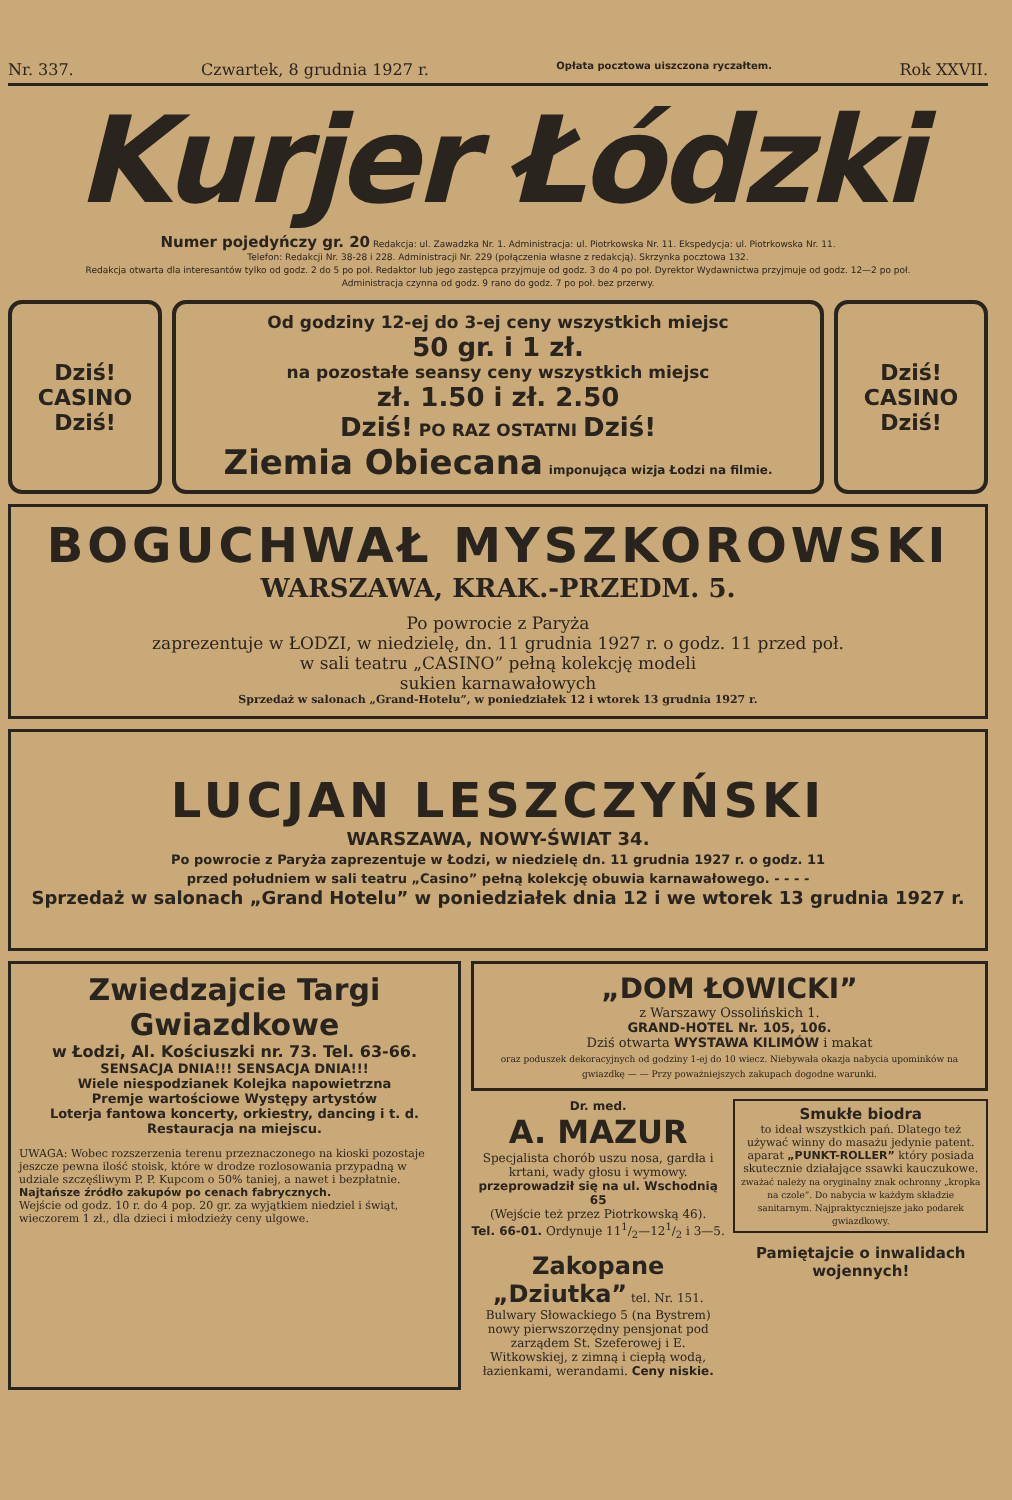Nr. 337. Czwartek, 8 grudnia 1927 r. Opłata pocztowa uiszczona ryczałtem. Rok XXVII.
Kurjer Łódzki
Numer pojedyńczy gr. 20 Redakcja: ul. Zawadzka Nr. 1. Administracja: ul. Piotrkowska Nr. 11. Ekspedycja: ul. Piotrkowska Nr. 11.
Telefon: Redakcji Nr. 38-28 i 228. Administracji Nr. 229 (połączenia własne z redakcją). Skrzynka pocztowa 132.
Redakcja otwarta dla interesantów tylko od godz. 2 do 5 po poł. Redaktor lub jego zastępca przyjmuje od godz. 3 do 4 po poł. Dyrektor Wydawnictwa przyjmuje od godz. 12—2 po poł.
Administracja czynna od godz. 9 rano do godz. 7 po poł. bez przerwy.
Dziś!
CASINO
Dziś!
Od godziny 12-ej do 3-ej ceny wszystkich miejsc
50 gr. i 1 zł.
na pozostałe seansy ceny wszystkich miejsc
zł. 1.50 i zł. 2.50
Dziś! PO RAZ OSTATNI Dziś!
Ziemia Obiecana imponująca wizja Łodzi na filmie.
Dziś!
CASINO
Dziś!
BOGUCHWAŁ MYSZKOROWSKI
WARSZAWA, KRAK.-PRZEDM. 5.
Po powrocie z Paryża
zaprezentuje w ŁODZI, w niedzielę, dn. 11 grudnia 1927 r. o godz. 11 przed poł.
w sali teatru „CASINO” pełną kolekcję modeli
sukien karnawałowych
Sprzedaż w salonach „Grand-Hotelu”, w poniedziałek 12 i wtorek 13 grudnia 1927 r.
LUCJAN LESZCZYŃSKI
WARSZAWA, NOWY-ŚWIAT 34.
Po powrocie z Paryża zaprezentuje w Łodzi, w niedzielę dn. 11 grudnia 1927 r. o godz. 11
przed południem w sali teatru „Casino” pełną kolekcję obuwia karnawałowego. - - - -
Sprzedaż w salonach „Grand Hotelu” w poniedziałek dnia 12 i we wtorek 13 grudnia 1927 r.
Zwiedzajcie Targi Gwiazdkowe
w Łodzi, Al. Kościuszki nr. 73. Tel. 63-66.
SENSACJA DNIA!!! SENSACJA DNIA!!!
Wiele niespodzianek Kolejka napowietrzna
Premje wartościowe Występy artystów
Loterja fantowa koncerty, orkiestry, dancing i t. d.
Restauracja na miejscu.
UWAGA: Wobec rozszerzenia terenu przeznaczonego na kioski pozostaje jeszcze pewna ilość stoisk, które w drodze rozlosowania przypadną w udziale szczęśliwym P. P. Kupcom o 50% taniej, a nawet i bezpłatnie.
Najtańsze źródło zakupów po cenach fabrycznych.
Wejście od godz. 10 r. do 4 pop. 20 gr. za wyjątkiem niedziel i świąt, wieczorem 1 zł., dla dzieci i młodzieży ceny ulgowe.
„DOM ŁOWICKI”
z Warszawy Ossolińskich 1.
GRAND-HOTEL Nr. 105, 106.
Dziś otwarta WYSTAWA KILIMÓW i makat
oraz poduszek dekoracyjnych od godziny 1-ej do 10 wiecz. Niebywała okazja nabycia upominków na gwiazdkę — — Przy poważniejszych zakupach dogodne warunki.
Dr. med.
A. MAZUR
Specjalista chorób uszu nosa, gardła i krtani, wady głosu i wymowy.
przeprowadził się na ul. Wschodnią 65
(Wejście też przez Piotrkowską 46).
Tel. 66-01. Ordynuje 111/2—121/2 i 3—5.
Zakopane „Dziutka” tel. Nr. 151.
Bulwary Słowackiego 5 (na Bystrem) nowy pierwszorzędny pensjonat pod zarządem St. Szeferowej i E. Witkowskiej, z zimną i ciepłą wodą, łazienkami, werandami. Ceny niskie.
Smukłe biodra
to ideał wszystkich pań. Dlatego też używać winny do masażu jedynie patent. aparat „PUNKT-ROLLER” który posiada skutecznie działające ssawki kauczukowe.
zważać należy na oryginalny znak ochronny „kropka na czole”. Do nabycia w każdym składzie sanitarnym. Najpraktyczniejsze jako podarek gwiazdkowy.
Pamiętajcie o inwalidach wojennych!